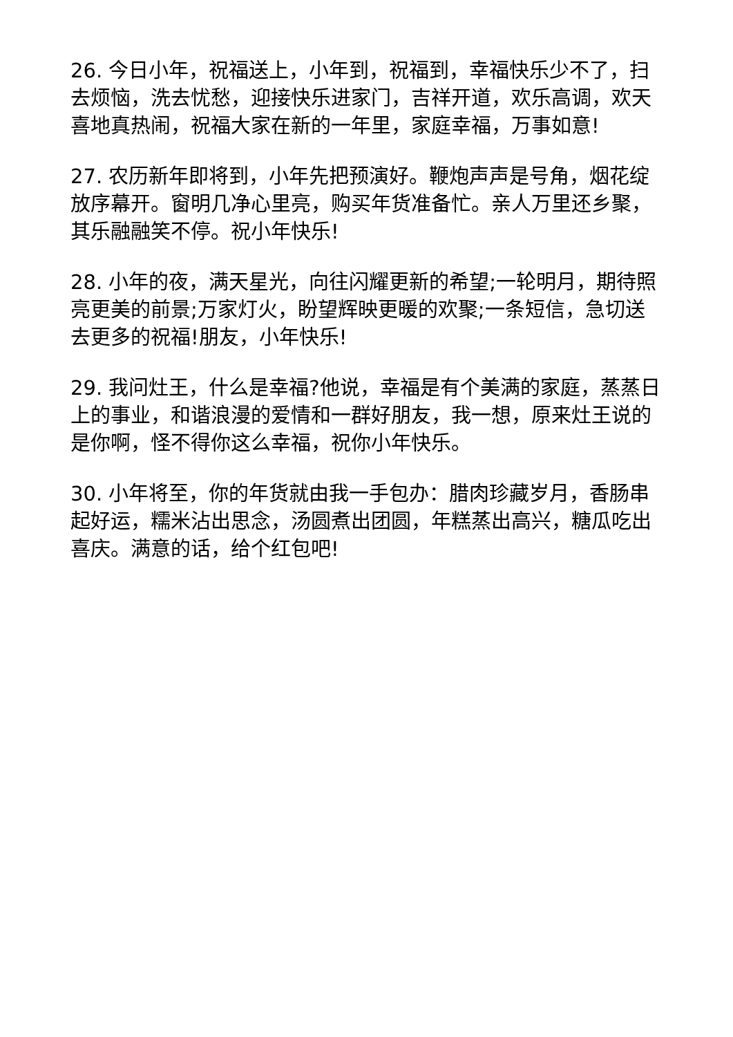26. 今日小年，祝福送上，小年到，祝福到，幸福快乐少不了，扫去烦恼，洗去忧愁，迎接快乐进家门，吉祥开道，欢乐高调，欢天喜地真热闹，祝福大家在新的一年里，家庭幸福，万事如意!
27. 农历新年即将到，小年先把预演好。鞭炮声声是号角，烟花绽放序幕开。窗明几净心里亮，购买年货准备忙。亲人万里还乡聚，其乐融融笑不停。祝小年快乐!
28. 小年的夜，满天星光，向往闪耀更新的希望;一轮明月，期待照亮更美的前景;万家灯火，盼望辉映更暖的欢聚;一条短信，急切送去更多的祝福!朋友，小年快乐!
29. 我问灶王，什么是幸福?他说，幸福是有个美满的家庭，蒸蒸日上的事业，和谐浪漫的爱情和一群好朋友，我一想，原来灶王说的是你啊，怪不得你这么幸福，祝你小年快乐。
30. 小年将至，你的年货就由我一手包办：腊肉珍藏岁月，香肠串起好运，糯米沾出思念，汤圆煮出团圆，年糕蒸出高兴，糖瓜吃出喜庆。满意的话，给个红包吧!